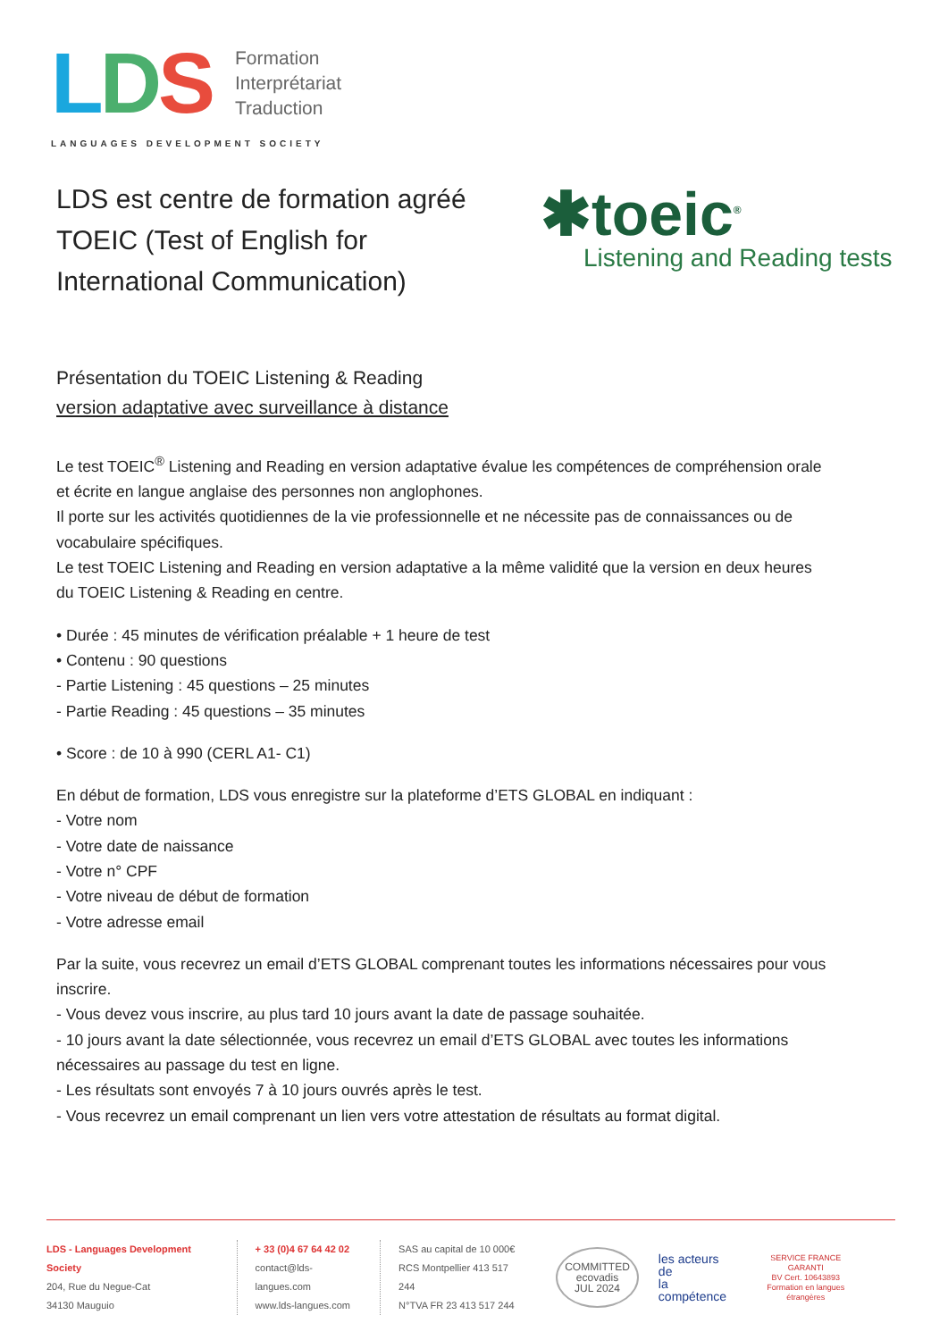LDS
Formation
Interprétariat
Traduction
LANGUAGES DEVELOPMENT SOCIETY
✱toeic<sup>®</sup>
Listening and Reading tests
LDS est centre de formation agréé TOEIC (Test of English for International Communication)
Présentation du TOEIC Listening & Reading
version adaptative avec surveillance à distance
Le test TOEIC<sup>®</sup> Listening and Reading en version adaptative évalue les compétences de compréhension orale et écrite en langue anglaise des personnes non anglophones.
Il porte sur les activités quotidiennes de la vie professionnelle et ne nécessite pas de connaissances ou de vocabulaire spécifiques.
Le test TOEIC Listening and Reading en version adaptative a la même validité que la version en deux heures du TOEIC Listening & Reading en centre.
• Durée : 45 minutes de vérification préalable + 1 heure de test
• Contenu : 90 questions
- Partie Listening : 45 questions – 25 minutes
- Partie Reading : 45 questions – 35 minutes
• Score : de 10 à 990 (CERL A1- C1)
En début de formation, LDS vous enregistre sur la plateforme d’ETS GLOBAL en indiquant :
- Votre nom
- Votre date de naissance
- Votre n° CPF
- Votre niveau de début de formation
- Votre adresse email
Par la suite, vous recevrez un email d’ETS GLOBAL comprenant toutes les informations nécessaires pour vous inscrire.
- Vous devez vous inscrire, au plus tard 10 jours avant la date de passage souhaitée.
- 10 jours avant la date sélectionnée, vous recevrez un email d’ETS GLOBAL avec toutes les informations nécessaires au passage du test en ligne.
- Les résultats sont envoyés 7 à 10 jours ouvrés après le test.
- Vous recevrez un email comprenant un lien vers votre attestation de résultats au format digital.
LDS - Languages Development Society
204, Rue du Negue-Cat
34130 Mauguio
+ 33 (0)4 67 64 42 02
contact@lds-langues.com
www.lds-langues.com
SAS au capital de 10 000€
RCS Montpellier 413 517 244
N°TVA FR 23 413 517 244
COMMITTED
ecovadis
JUL 2024 les acteurs de
la compétence SERVICE FRANCE GARANTI
BV Cert. 10643893
Formation en langues étrangères